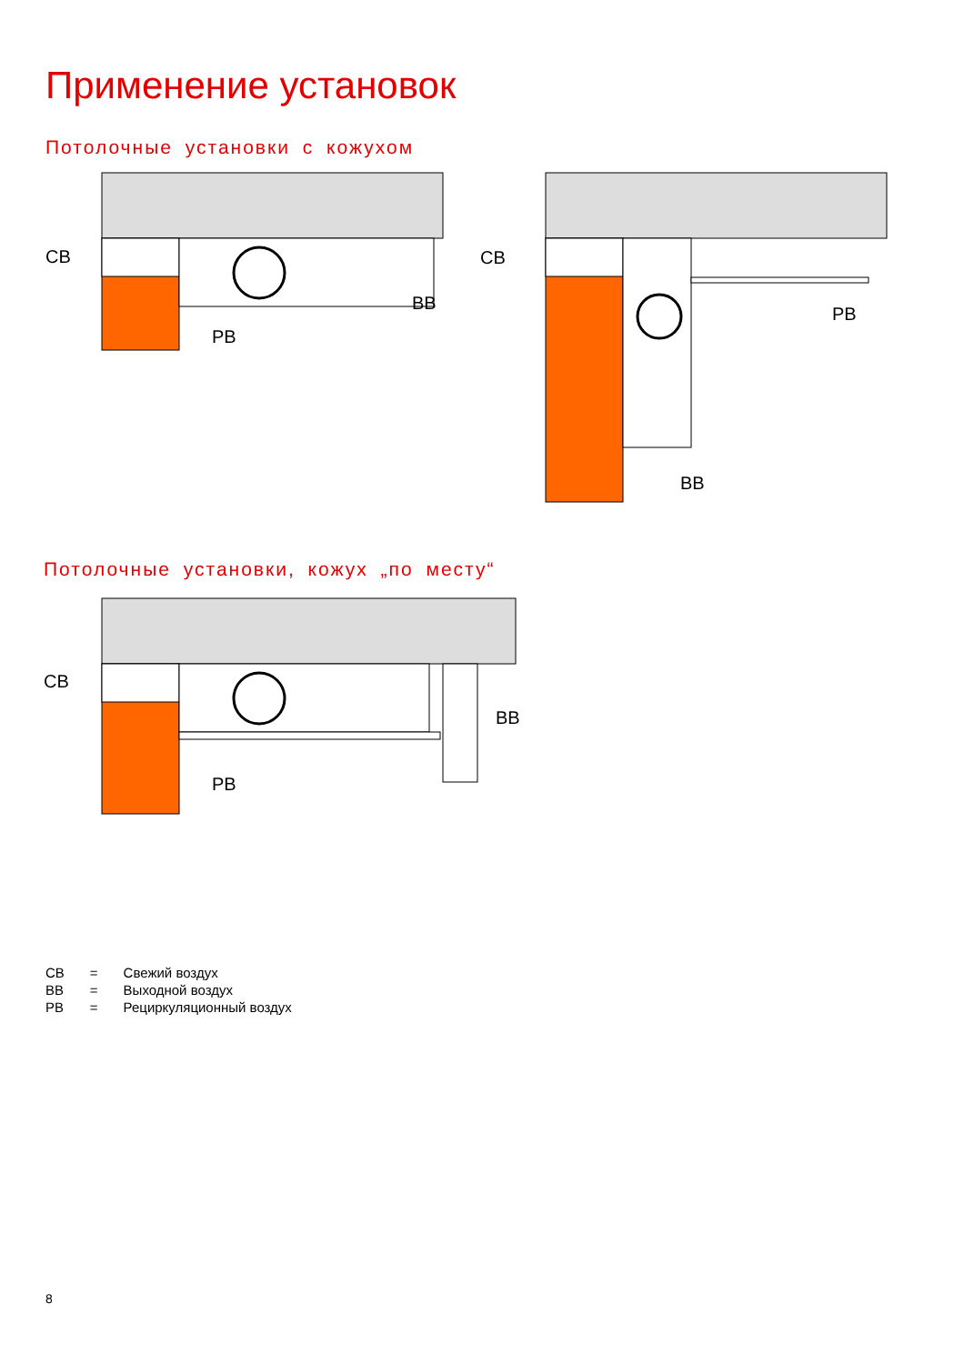Применение установок
Потолочные установки с кожухом
СВ
ВВ
РВ
СВ
РВ
ВВ
Потолочные установки, кожух „по месту“
СВ
ВВ
РВ
| СВ | = | Свежий воздух |
| ВВ | = | Выходной воздух |
| РВ | = | Рециркуляционный воздух |
8